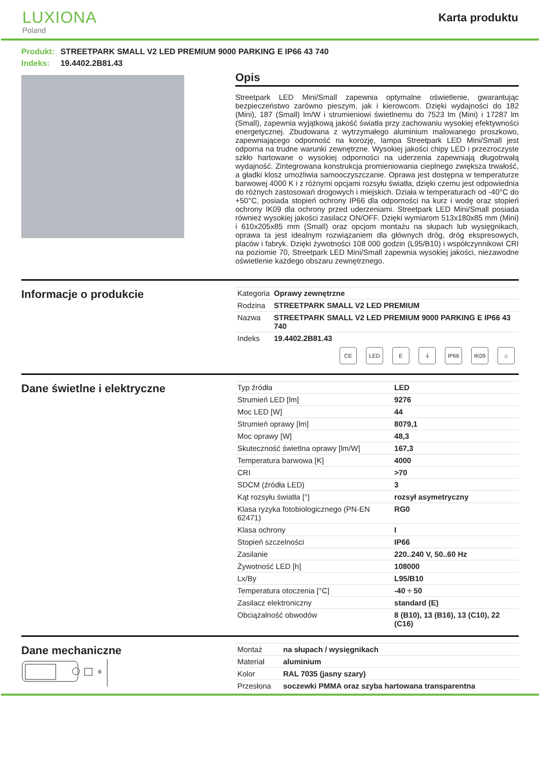LUXIONA
Poland
Karta produktu
Produkt: STREETPARK SMALL V2 LED PREMIUM 9000 PARKING E IP66 43 740
Indeks: 19.4402.2B81.43
Opis
Streetpark LED Mini/Small zapewnia optymalne oświetlenie, gwarantując bezpieczeństwo zarówno pieszym, jak i kierowcom. Dzięki wydajności do 182 (Mini), 187 (Small) lm/W i strumieniowi świetlnemu do 7523 lm (Mini) i 17287 lm (Small), zapewnia wyjątkową jakość światła przy zachowaniu wysokiej efektywności energetycznej. Zbudowana z wytrzymałego aluminium malowanego proszkowo, zapewniającego odporność na korozję, lampa Streetpark LED Mini/Small jest odporna na trudne warunki zewnętrzne. Wysokiej jakości chipy LED i przezroczyste szkło hartowane o wysokiej odporności na uderzenia zapewniają długotrwałą wydajność. Zintegrowana konstrukcja promieniowania cieplnego zwiększa trwałość, a gładki klosz umożliwia samooczyszczanie. Oprawa jest dostępna w temperaturze barwowej 4000 K i z różnymi opcjami rozsyłu światła, dzięki czemu jest odpowiednia do różnych zastosowań drogowych i miejskich. Działa w temperaturach od -40°C do +50°C, posiada stopień ochrony IP66 dla odporności na kurz i wodę oraz stopień ochrony IK09 dla ochrony przed uderzeniami. Streetpark LED Mini/Small posiada również wysokiej jakości zasilacz ON/OFF. Dzięki wymiarom 513x180x85 mm (Mini) i 610x205x85 mm (Small) oraz opcjom montażu na słupach lub wysięgnikach, oprawa ta jest idealnym rozwiązaniem dla głównych dróg, dróg ekspresowych, placów i fabryk. Dzięki żywotności 108 000 godzin (L95/B10) i współczynnikowi CRI na poziomie 70, Streetpark LED Mini/Small zapewnia wysokiej jakości, niezawodne oświetlenie każdego obszaru zewnętrznego.
Informacje o produkcie
| Kategoria | Oprawy zewnętrzne |
| Rodzina | STREETPARK SMALL V2 LED PREMIUM |
| Nazwa | STREETPARK SMALL V2 LED PREMIUM 9000 PARKING E IP66 43 740 |
| Indeks | 19.4402.2B81.43 |
CE LED E ⏚ IP66 IK09 ⌂
Dane świetlne i elektryczne
| Typ źródła | LED |
| Strumień LED [lm] | 9276 |
| Moc LED [W] | 44 |
| Strumień oprawy [lm] | 8079,1 |
| Moc oprawy [W] | 48,3 |
| Skuteczność świetlna oprawy [lm/W] | 167,3 |
| Temperatura barwowa [K] | 4000 |
| CRI | >70 |
| SDCM (źródła LED) | 3 |
| Kąt rozsyłu światła [°] | rozsył asymetryczny |
| Klasa ryzyka fotobiologicznego (PN-EN 62471) | RG0 |
| Klasa ochrony | I |
| Stopień szczelności | IP66 |
| Zasilanie | 220..240 V, 50..60 Hz |
| Żywotność LED [h] | 108000 |
| Lx/By | L95/B10 |
| Temperatura otoczenia [°C] | -40 ÷ 50 |
| Zasilacz elektroniczny | standard (E) |
| Obciążalność obwodów | 8 (B10), 13 (B16), 13 (C10), 22 (C16) |
Dane mechaniczne
B
| Montaż | na słupach / wysięgnikach |
| Materiał | aluminium |
| Kolor | RAL 7035 (jasny szary) |
| Przesłona | soczewki PMMA oraz szyba hartowana transparentna |